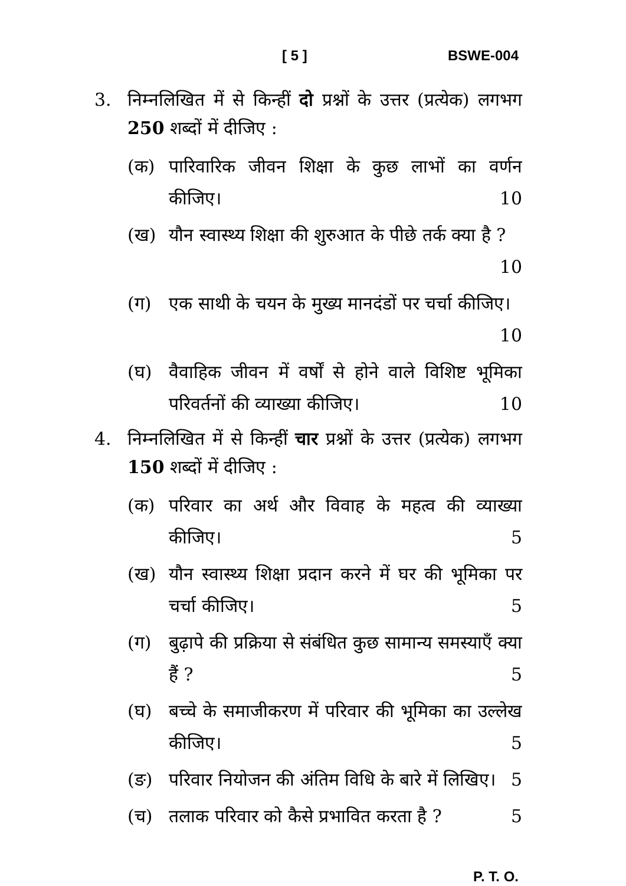[ 5 ] BSWE-004
3. निम्नलिखित में से किन्हीं दो प्रश्नों के उत्तर (प्रत्येक) लगभग 250 शब्दों में दीजिए :
(क) पारिवारिक जीवन शिक्षा के कुछ लाभों का वर्णन कीजिए। 10
(ख) यौन स्वास्थ्य शिक्षा की शुरुआत के पीछे तर्क क्या है ? 10
(ग) एक साथी के चयन के मुख्य मानदंडों पर चर्चा कीजिए। 10
(घ) वैवाहिक जीवन में वर्षों से होने वाले विशिष्ट भूमिका परिवर्तनों की व्याख्या कीजिए। 10
4. निम्नलिखित में से किन्हीं चार प्रश्नों के उत्तर (प्रत्येक) लगभग 150 शब्दों में दीजिए :
(क) परिवार का अर्थ और विवाह के महत्व की व्याख्या कीजिए। 5
(ख) यौन स्वास्थ्य शिक्षा प्रदान करने में घर की भूमिका पर चर्चा कीजिए। 5
(ग) बुढ़ापे की प्रक्रिया से संबंधित कुछ सामान्य समस्याएँ क्या हैं ? 5
(घ) बच्चे के समाजीकरण में परिवार की भूमिका का उल्लेख कीजिए। 5
(ङ) परिवार नियोजन की अंतिम विधि के बारे में लिखिए। 5
(च) तलाक परिवार को कैसे प्रभावित करता है ? 5
P. T. O.